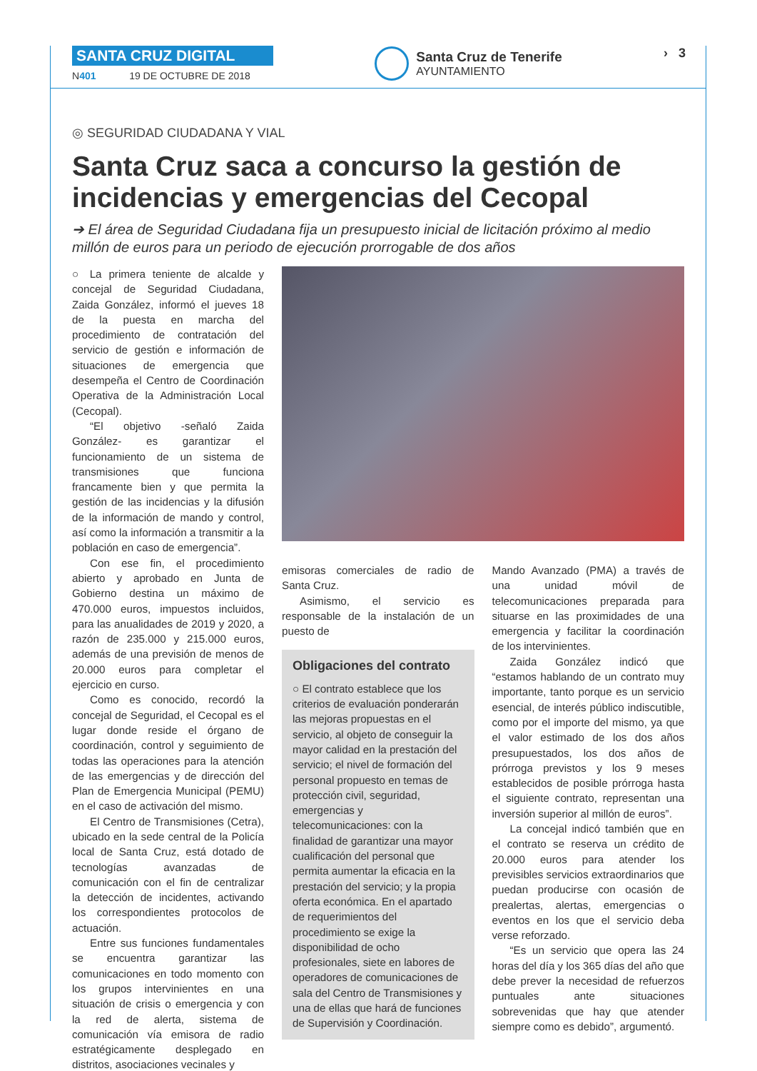SANTA CRUZ DIGITAL
N401 19 DE OCTUBRE DE 2018
Santa Cruz de Tenerife
AYUNTAMIENTO
› 3
◎ SEGURIDAD CIUDADANA Y VIAL
Santa Cruz saca a concurso la gestión de incidencias y emergencias del Cecopal
➔ El área de Seguridad Ciudadana fija un presupuesto inicial de licitación próximo al medio millón de euros para un periodo de ejecución prorrogable de dos años
○ La primera teniente de alcalde y concejal de Seguridad Ciudadana, Zaida González, informó el jueves 18 de la puesta en marcha del procedimiento de contratación del servicio de gestión e información de situaciones de emergencia que desempeña el Centro de Coordinación Operativa de la Administración Local (Cecopal).
“El objetivo -señaló Zaida González- es garantizar el funcionamiento de un sistema de transmisiones que funciona francamente bien y que permita la gestión de las incidencias y la difusión de la información de mando y control, así como la información a transmitir a la población en caso de emergencia”.
Con ese fin, el procedimiento abierto y aprobado en Junta de Gobierno destina un máximo de 470.000 euros, impuestos incluidos, para las anualidades de 2019 y 2020, a razón de 235.000 y 215.000 euros, además de una previsión de menos de 20.000 euros para completar el ejercicio en curso.
Como es conocido, recordó la concejal de Seguridad, el Cecopal es el lugar donde reside el órgano de coordinación, control y seguimiento de todas las operaciones para la atención de las emergencias y de dirección del Plan de Emergencia Municipal (PEMU) en el caso de activación del mismo.
El Centro de Transmisiones (Cetra), ubicado en la sede central de la Policía local de Santa Cruz, está dotado de tecnologías avanzadas de comunicación con el fin de centralizar la detección de incidentes, activando los correspondientes protocolos de actuación.
Entre sus funciones fundamentales se encuentra garantizar las comunicaciones en todo momento con los grupos intervinientes en una situación de crisis o emergencia y con la red de alerta, sistema de comunicación vía emisora de radio estratégicamente desplegado en distritos, asociaciones vecinales y
emisoras comerciales de radio de Santa Cruz.
Asimismo, el servicio es responsable de la instalación de un puesto de
Obligaciones del contrato
○ El contrato establece que los criterios de evaluación ponderarán las mejoras propuestas en el servicio, al objeto de conseguir la mayor calidad en la prestación del servicio; el nivel de formación del personal propuesto en temas de protección civil, seguridad, emergencias y telecomunicaciones: con la finalidad de garantizar una mayor cualificación del personal que permita aumentar la eficacia en la prestación del servicio; y la propia oferta económica. En el apartado de requerimientos del procedimiento se exige la disponibilidad de ocho profesionales, siete en labores de operadores de comunicaciones de sala del Centro de Transmisiones y una de ellas que hará de funciones de Supervisión y Coordinación.
Mando Avanzado (PMA) a través de una unidad móvil de telecomunicaciones preparada para situarse en las proximidades de una emergencia y facilitar la coordinación de los intervinientes.
Zaida González indicó que “estamos hablando de un contrato muy importante, tanto porque es un servicio esencial, de interés público indiscutible, como por el importe del mismo, ya que el valor estimado de los dos años presupuestados, los dos años de prórroga previstos y los 9 meses establecidos de posible prórroga hasta el siguiente contrato, representan una inversión superior al millón de euros”.
La concejal indicó también que en el contrato se reserva un crédito de 20.000 euros para atender los previsibles servicios extraordinarios que puedan producirse con ocasión de prealertas, alertas, emergencias o eventos en los que el servicio deba verse reforzado.
“Es un servicio que opera las 24 horas del día y los 365 días del año que debe prever la necesidad de refuerzos puntuales ante situaciones sobrevenidas que hay que atender siempre como es debido”, argumentó.